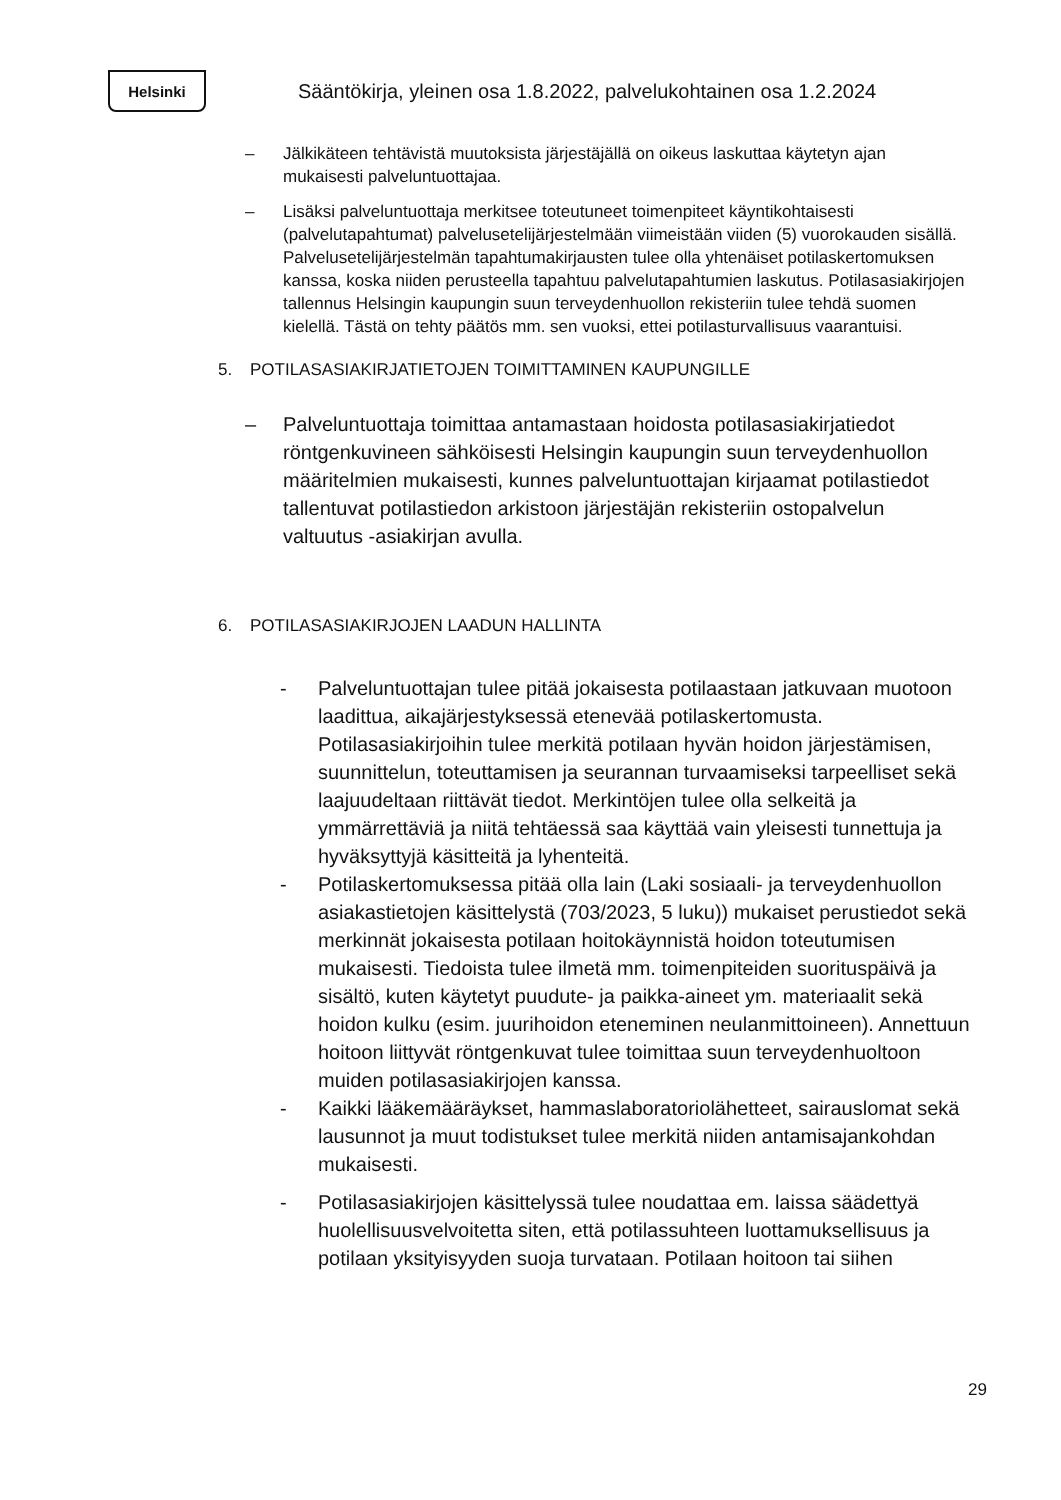Helsinki
Sääntökirja, yleinen osa 1.8.2022, palvelukohtainen osa 1.2.2024
– Jälkikäteen tehtävistä muutoksista järjestäjällä on oikeus laskuttaa käytetyn ajan mukaisesti palveluntuottajaa.
– Lisäksi palveluntuottaja merkitsee toteutuneet toimenpiteet käyntikohtaisesti (palvelutapahtumat) palvelusetelijärjestelmään viimeistään viiden (5) vuorokauden sisällä. Palvelusetelijärjestelmän tapahtumakirjausten tulee olla yhtenäiset potilaskertomuksen kanssa, koska niiden perusteella tapahtuu palvelutapahtumien laskutus. Potilasasiakirjojen tallennus Helsingin kaupungin suun terveydenhuollon rekisteriin tulee tehdä suomen kielellä. Tästä on tehty päätös mm. sen vuoksi, ettei potilasturvallisuus vaarantuisi.
5. POTILASASIAKIRJATIETOJEN TOIMITTAMINEN KAUPUNGILLE
– Palveluntuottaja toimittaa antamastaan hoidosta potilasasiakirjatiedot röntgenkuvineen sähköisesti Helsingin kaupungin suun terveydenhuollon määritelmien mukaisesti, kunnes palveluntuottajan kirjaamat potilastiedot tallentuvat potilastiedon arkistoon järjestäjän rekisteriin ostopalvelun valtuutus -asiakirjan avulla.
6. POTILASASIAKIRJOJEN LAADUN HALLINTA
- Palveluntuottajan tulee pitää jokaisesta potilaastaan jatkuvaan muotoon laadittua, aikajärjestyksessä etenevää potilaskertomusta. Potilasasiakirjoihin tulee merkitä potilaan hyvän hoidon järjestämisen, suunnittelun, toteuttamisen ja seurannan turvaamiseksi tarpeelliset sekä laajuudeltaan riittävät tiedot. Merkintöjen tulee olla selkeitä ja ymmärrettäviä ja niitä tehtäessä saa käyttää vain yleisesti tunnettuja ja hyväksyttyjä käsitteitä ja lyhenteitä.
- Potilaskertomuksessa pitää olla lain (Laki sosiaali- ja terveydenhuollon asiakastietojen käsittelystä (703/2023, 5 luku)) mukaiset perustiedot sekä merkinnät jokaisesta potilaan hoitokäynnistä hoidon toteutumisen mukaisesti. Tiedoista tulee ilmetä mm. toimenpiteiden suorituspäivä ja sisältö, kuten käytetyt puudute- ja paikka-aineet ym. materiaalit sekä hoidon kulku (esim. juurihoidon eteneminen neulanmittoineen). Annettuun hoitoon liittyvät röntgenkuvat tulee toimittaa suun terveydenhuoltoon muiden potilasasiakirjojen kanssa.
- Kaikki lääkemääräykset, hammaslaboratoriolähetteet, sairauslomat sekä lausunnot ja muut todistukset tulee merkitä niiden antamisajankohdan mukaisesti.
- Potilasasiakirjojen käsittelyssä tulee noudattaa em. laissa säädettyä huolellisuusvelvoitetta siten, että potilassuhteen luottamuksellisuus ja potilaan yksityisyyden suoja turvataan. Potilaan hoitoon tai siihen
29